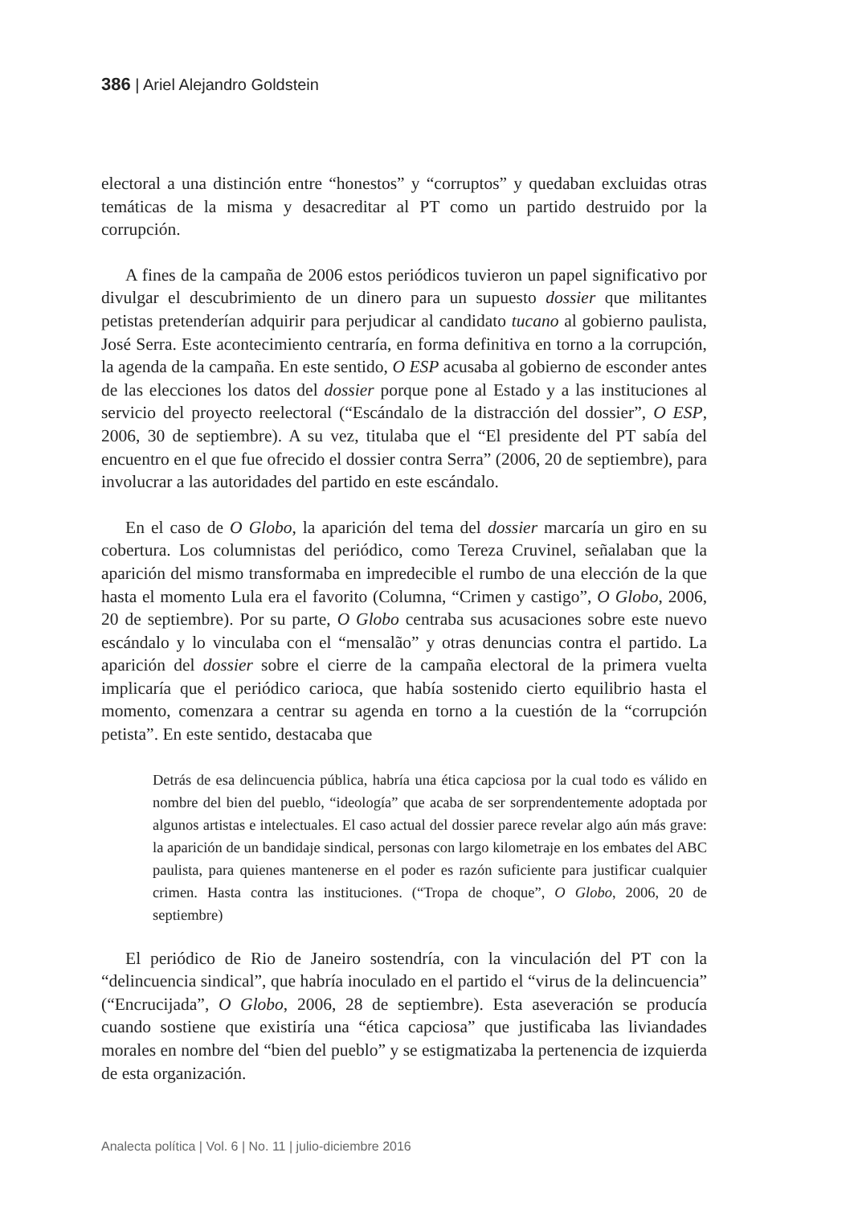386 | Ariel Alejandro Goldstein
electoral a una distinción entre “honestos” y “corruptos” y quedaban excluidas otras temáticas de la misma y desacreditar al PT como un partido destruido por la corrupción.
A fines de la campaña de 2006 estos periódicos tuvieron un papel significativo por divulgar el descubrimiento de un dinero para un supuesto dossier que militantes petistas pretenderían adquirir para perjudicar al candidato tucano al gobierno paulista, José Serra. Este acontecimiento centraría, en forma definitiva en torno a la corrupción, la agenda de la campaña. En este sentido, O ESP acusaba al gobierno de esconder antes de las elecciones los datos del dossier porque pone al Estado y a las instituciones al servicio del proyecto reelectoral (“Escándalo de la distracción del dossier”, O ESP, 2006, 30 de septiembre). A su vez, titulaba que el “El presidente del PT sabía del encuentro en el que fue ofrecido el dossier contra Serra” (2006, 20 de septiembre), para involucrar a las autoridades del partido en este escándalo.
En el caso de O Globo, la aparición del tema del dossier marcaría un giro en su cobertura. Los columnistas del periódico, como Tereza Cruvinel, señalaban que la aparición del mismo transformaba en impredecible el rumbo de una elección de la que hasta el momento Lula era el favorito (Columna, “Crimen y castigo”, O Globo, 2006, 20 de septiembre). Por su parte, O Globo centraba sus acusaciones sobre este nuevo escándalo y lo vinculaba con el “mensalão” y otras denuncias contra el partido. La aparición del dossier sobre el cierre de la campaña electoral de la primera vuelta implicaría que el periódico carioca, que había sostenido cierto equilibrio hasta el momento, comenzara a centrar su agenda en torno a la cuestión de la “corrupción petista”. En este sentido, destacaba que
Detrás de esa delincuencia pública, habría una ética capciosa por la cual todo es válido en nombre del bien del pueblo, “ideología” que acaba de ser sorprendentemente adoptada por algunos artistas e intelectuales. El caso actual del dossier parece revelar algo aún más grave: la aparición de un bandidaje sindical, personas con largo kilometraje en los embates del ABC paulista, para quienes mantenerse en el poder es razón suficiente para justificar cualquier crimen. Hasta contra las instituciones. (“Tropa de choque”, O Globo, 2006, 20 de septiembre)
El periódico de Rio de Janeiro sostendría, con la vinculación del PT con la “delincuencia sindical”, que habría inoculado en el partido el “virus de la delincuencia” (“Encrucijada”, O Globo, 2006, 28 de septiembre). Esta aseveración se producía cuando sostiene que existiría una “ética capciosa” que justificaba las liviandades morales en nombre del “bien del pueblo” y se estigmatizaba la pertenencia de izquierda de esta organización.
Analecta política | Vol. 6 | No. 11 | julio-diciembre 2016